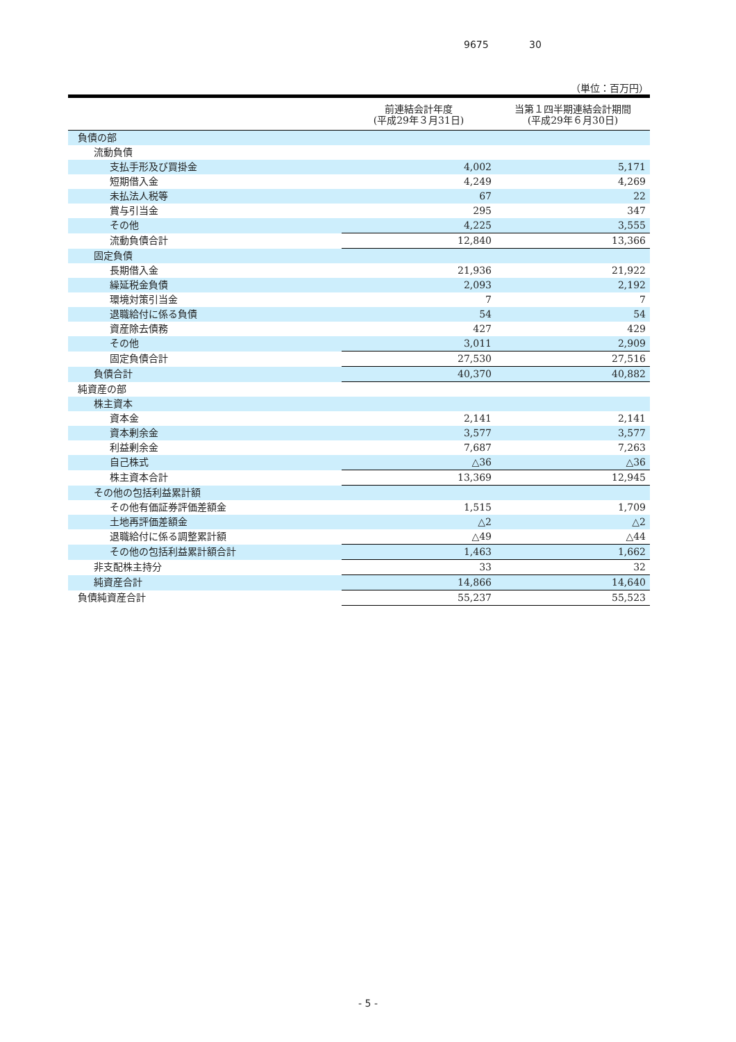9675 30
（単位：百万円）
| | 前連結会計年度 (平成29年３月31日) | 当第１四半期連結会計期間 (平成29年６月30日) |
| --- | --- | --- |
| 負債の部 | | |
| 流動負債 | | |
| 支払手形及び買掛金 | 4,002 | 5,171 |
| 短期借入金 | 4,249 | 4,269 |
| 未払法人税等 | 67 | 22 |
| 賞与引当金 | 295 | 347 |
| その他 | 4,225 | 3,555 |
| 流動負債合計 | 12,840 | 13,366 |
| 固定負債 | | |
| 長期借入金 | 21,936 | 21,922 |
| 繰延税金負債 | 2,093 | 2,192 |
| 環境対策引当金 | 7 | 7 |
| 退職給付に係る負債 | 54 | 54 |
| 資産除去債務 | 427 | 429 |
| その他 | 3,011 | 2,909 |
| 固定負債合計 | 27,530 | 27,516 |
| 負債合計 | 40,370 | 40,882 |
| 純資産の部 | | |
| 株主資本 | | |
| 資本金 | 2,141 | 2,141 |
| 資本剰余金 | 3,577 | 3,577 |
| 利益剰余金 | 7,687 | 7,263 |
| 自己株式 | △36 | △36 |
| 株主資本合計 | 13,369 | 12,945 |
| その他の包括利益累計額 | | |
| その他有価証券評価差額金 | 1,515 | 1,709 |
| 土地再評価差額金 | △2 | △2 |
| 退職給付に係る調整累計額 | △49 | △44 |
| その他の包括利益累計額合計 | 1,463 | 1,662 |
| 非支配株主持分 | 33 | 32 |
| 純資産合計 | 14,866 | 14,640 |
| 負債純資産合計 | 55,237 | 55,523 |
- 5 -